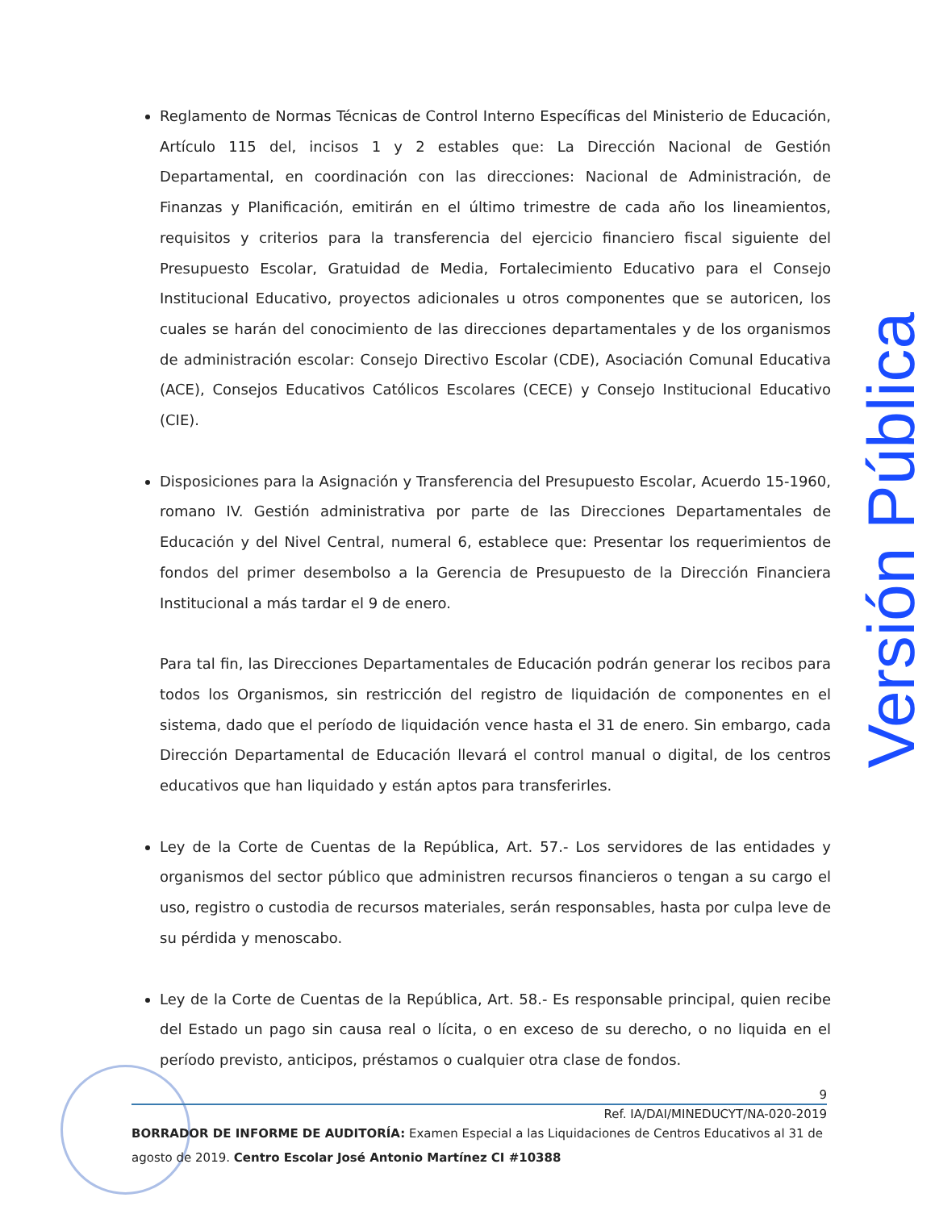Reglamento de Normas Técnicas de Control Interno Específicas del Ministerio de Educación, Artículo 115 del, incisos 1 y 2 estables que: La Dirección Nacional de Gestión Departamental, en coordinación con las direcciones: Nacional de Administración, de Finanzas y Planificación, emitirán en el último trimestre de cada año los lineamientos, requisitos y criterios para la transferencia del ejercicio financiero fiscal siguiente del Presupuesto Escolar, Gratuidad de Media, Fortalecimiento Educativo para el Consejo Institucional Educativo, proyectos adicionales u otros componentes que se autoricen, los cuales se harán del conocimiento de las direcciones departamentales y de los organismos de administración escolar: Consejo Directivo Escolar (CDE), Asociación Comunal Educativa (ACE), Consejos Educativos Católicos Escolares (CECE) y Consejo Institucional Educativo (CIE).
Disposiciones para la Asignación y Transferencia del Presupuesto Escolar, Acuerdo 15-1960, romano IV. Gestión administrativa por parte de las Direcciones Departamentales de Educación y del Nivel Central, numeral 6, establece que: Presentar los requerimientos de fondos del primer desembolso a la Gerencia de Presupuesto de la Dirección Financiera Institucional a más tardar el 9 de enero.
Para tal fin, las Direcciones Departamentales de Educación podrán generar los recibos para todos los Organismos, sin restricción del registro de liquidación de componentes en el sistema, dado que el período de liquidación vence hasta el 31 de enero. Sin embargo, cada Dirección Departamental de Educación llevará el control manual o digital, de los centros educativos que han liquidado y están aptos para transferirles.
Ley de la Corte de Cuentas de la República, Art. 57.- Los servidores de las entidades y organismos del sector público que administren recursos financieros o tengan a su cargo el uso, registro o custodia de recursos materiales, serán responsables, hasta por culpa leve de su pérdida y menoscabo.
Ley de la Corte de Cuentas de la República, Art. 58.- Es responsable principal, quien recibe del Estado un pago sin causa real o lícita, o en exceso de su derecho, o no liquida en el período previsto, anticipos, préstamos o cualquier otra clase de fondos.
Versión Pública
9
Ref. IA/DAI/MINEDUCYT/NA-020-2019
BORRADOR DE INFORME DE AUDITORÍA: Examen Especial a las Liquidaciones de Centros Educativos al 31 de agosto de 2019. Centro Escolar José Antonio Martínez CI #10388